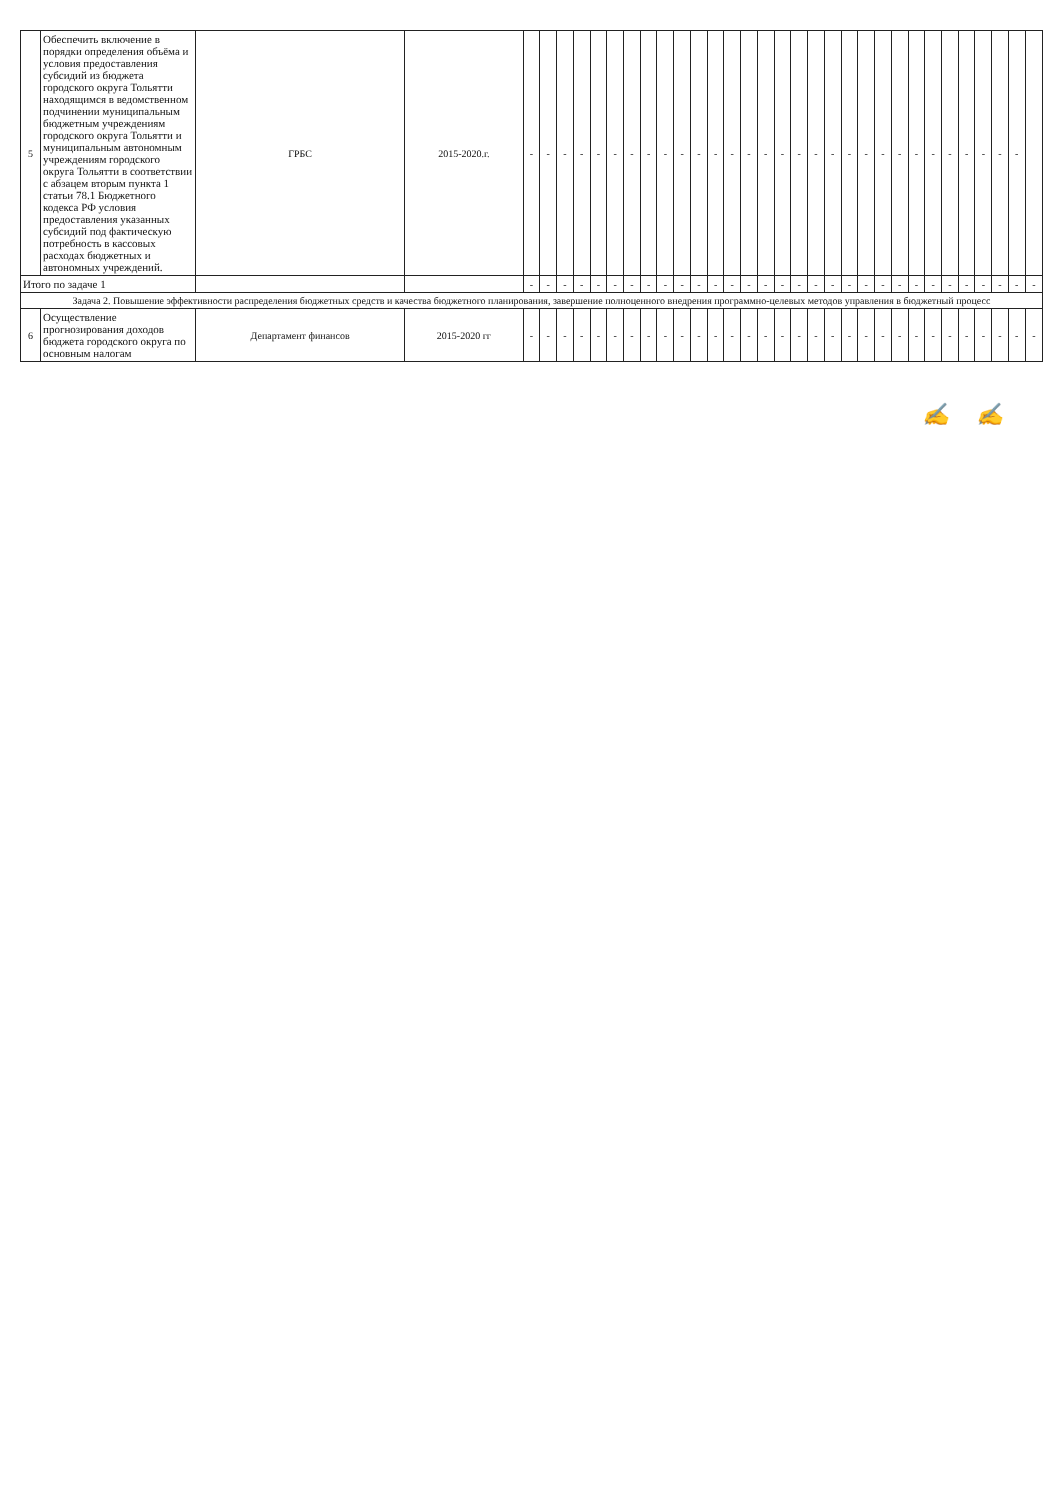| 5 | Обеспечить включение в порядки определения объёма и условия предоставления субсидий из бюджета городского округа Тольятти находящимся в ведомственном подчинении муниципальным бюджетным учреждениям городского округа Тольятти и муниципальным автономным учреждениям городского округа Тольятти в соответствии с абзацем вторым пункта 1 статьи 78.1 Бюджетного кодекса РФ условия предоставления указанных субсидий под фактическую потребность в кассовых расходах бюджетных и автономных учреждений. | ГРБС | 2015-2020.г. | - | - | - | - | - | - | - | - | - | - | - | - | - | - | - | - | - | - | - | - | - | - | - | - | - | - | - | - | - | - | |
| Итого по задаче 1 | | | | - | - | - | - | - | - | - | - | - | - | - | - | - | - | - | - | - | - | - | - | - | - | - | - | - | - | - | - | - | - | - |
| Задача 2. Повышение эффективности распределения бюджетных средств и качества бюджетного планирования, завершение полноценного внедрения программно-целевых методов управления в бюджетный процесс | | | | | | | | | | | | | | | | | | | | | | | | | | | | | | | | | | |
| 6 | Осуществление прогнозирования доходов бюджета городского округа по основным налогам | Департамент финансов | 2015-2020 гг | - | - | - | - | - | - | - | - | - | - | - | - | - | - | - | - | - | - | - | - | - | - | - | - | - | - | - | - | - | - | - |
✍ ✍